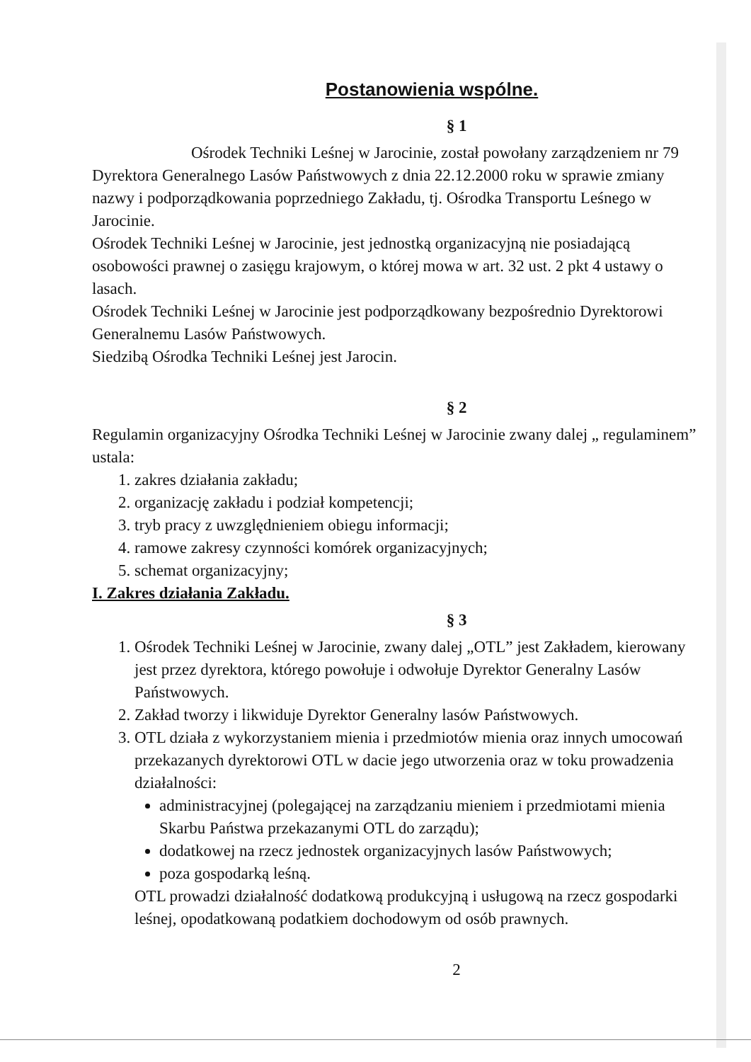Postanowienia wspólne.
§ 1
Ośrodek Techniki Leśnej w Jarocinie, został powołany zarządzeniem nr 79 Dyrektora Generalnego Lasów Państwowych z dnia 22.12.2000 roku w sprawie zmiany nazwy i podporządkowania poprzedniego Zakładu, tj. Ośrodka Transportu Leśnego w Jarocinie.
Ośrodek Techniki Leśnej w Jarocinie, jest jednostką organizacyjną nie posiadającą osobowości prawnej o zasięgu krajowym, o której mowa w art. 32 ust. 2 pkt 4 ustawy o lasach.
Ośrodek Techniki Leśnej w Jarocinie jest podporządkowany bezpośrednio Dyrektorowi Generalnemu Lasów Państwowych.
Siedzibą Ośrodka Techniki Leśnej jest Jarocin.
§ 2
Regulamin organizacyjny Ośrodka Techniki Leśnej w Jarocinie zwany dalej „ regulaminem” ustala:
1. zakres działania zakładu;
2. organizację zakładu i podział kompetencji;
3. tryb pracy z uwzględnieniem obiegu informacji;
4. ramowe zakresy czynności komórek organizacyjnych;
5. schemat organizacyjny;
I. Zakres działania Zakładu.
§ 3
1. Ośrodek Techniki Leśnej w Jarocinie, zwany dalej „OTL” jest Zakładem, kierowany jest przez dyrektora, którego powołuje i odwołuje Dyrektor Generalny Lasów Państwowych.
2. Zakład tworzy i likwiduje Dyrektor Generalny lasów Państwowych.
3. OTL działa z wykorzystaniem mienia i przedmiotów mienia oraz innych umocowań przekazanych dyrektorowi OTL w dacie jego utworzenia oraz w toku prowadzenia działalności:
administracyjnej (polegającej na zarządzaniu mieniem i przedmiotami mienia Skarbu Państwa przekazanymi OTL do zarządu);
dodatkowej na rzecz jednostek organizacyjnych lasów Państwowych;
poza gospodarką leśną.
OTL prowadzi działalność dodatkową produkcyjną i usługową na rzecz gospodarki leśnej, opodatkowaną podatkiem dochodowym od osób prawnych.
2